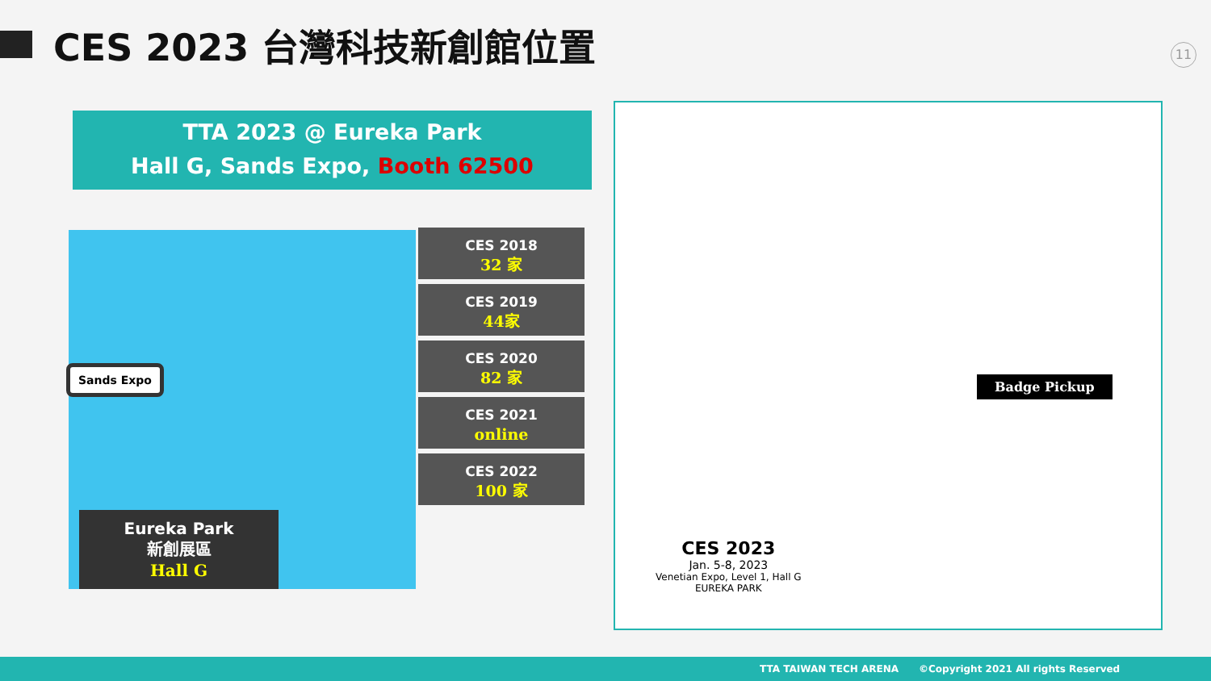CES 2023 台灣科技新創館位置
11
TTA 2023 @ Eureka Park
Hall G, Sands Expo, Booth 62500
Sands Expo
Eureka Park
新創展區
Hall G
CES 2018
32 家
CES 2019
44家
CES 2020
82 家
CES 2021
online
CES 2022
100 家
Badge Pickup
CES 2023
Jan. 5-8, 2023
Venetian Expo, Level 1, Hall G
EUREKA PARK
TTA TAIWAN TECH ARENA ©Copyright 2021 All rights Reserved